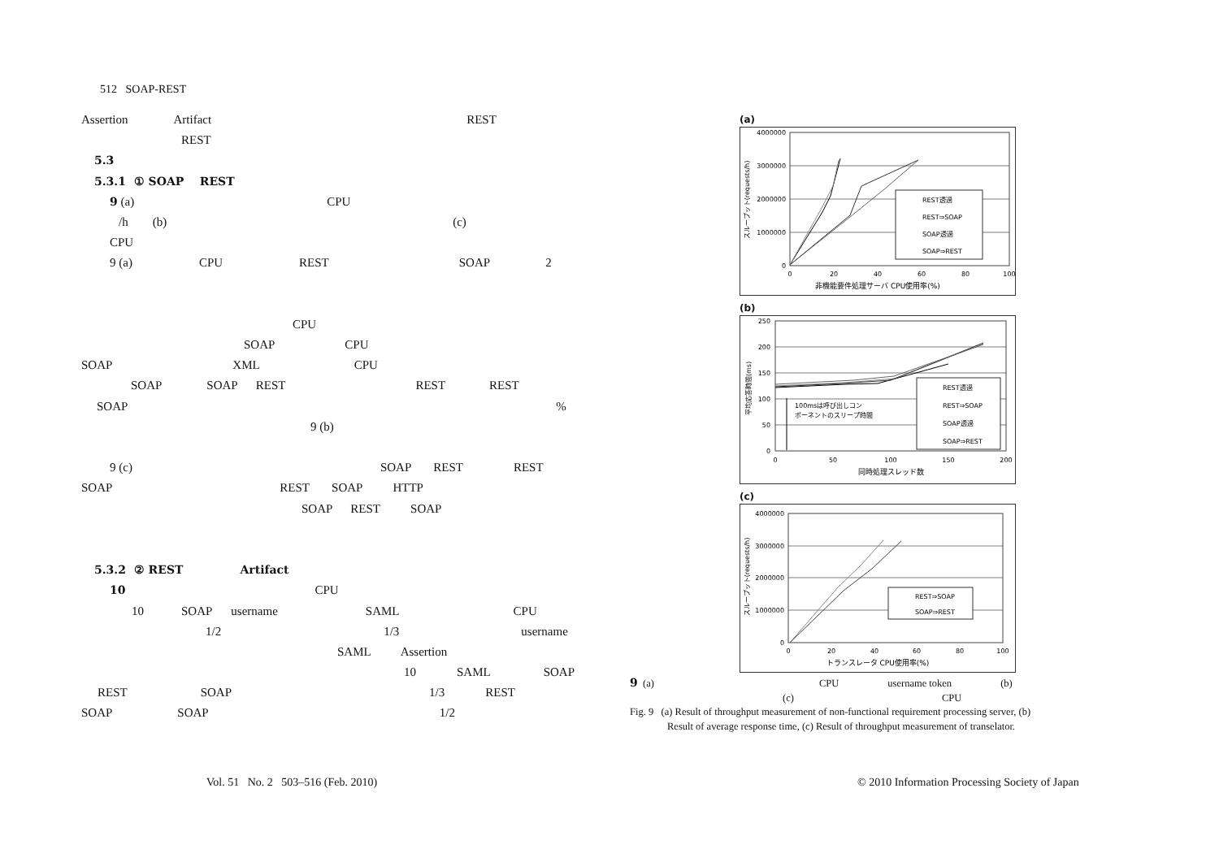512 SOAP-REST
Assertion Artifact REST
REST
5.3
5.3.1 ① SOAP REST
9 (a) CPU
/h (b) (c)
CPU
9 (a) CPU REST SOAP 2
CPU
SOAP CPU
SOAP XML CPU
SOAP SOAP REST REST REST
SOAP%
9 (b)
9 (c) SOAP REST REST
SOAP REST SOAP HTTP
SOAP REST SOAP
5.3.2 ② REST Artifact
10 CPU
10 SOAP username SAML CPU
1/2 1/3 username
SAML Assertion
10 SAML SOAP
REST SOAP 1/3 REST
SOAP SOAP 1/2
(a)
4000000
3000000
2000000
1000000
0
0
20
40
60
80
100
非機能要件処理サーバ CPU使用率(%)
スループット(requests/h)
REST透過
REST⇒SOAP
SOAP透過
SOAP⇒REST
(b)
250
200
150
100
50
0
0
50
100
150
200
同時処理スレッド数
平均応答時間(ms)
100msは呼び出しコン
ポーネントのスリープ時間
REST透過
REST⇒SOAP
SOAP透過
SOAP⇒REST
(c)
4000000
3000000
2000000
1000000
0
0
20
40
60
80
100
トランスレータ CPU使用率(%)
スループット(requests/h)
REST⇒SOAP
SOAP⇒REST
9 (a) CPU username token (b)
(c) CPU
Fig. 9 (a) Result of throughput measurement of non-functional requirement processing server, (b)
Result of average response time, (c) Result of throughput measurement of transelator.
Vol. 51 No. 2 503–516 (Feb. 2010)
© 2010 Information Processing Society of Japan